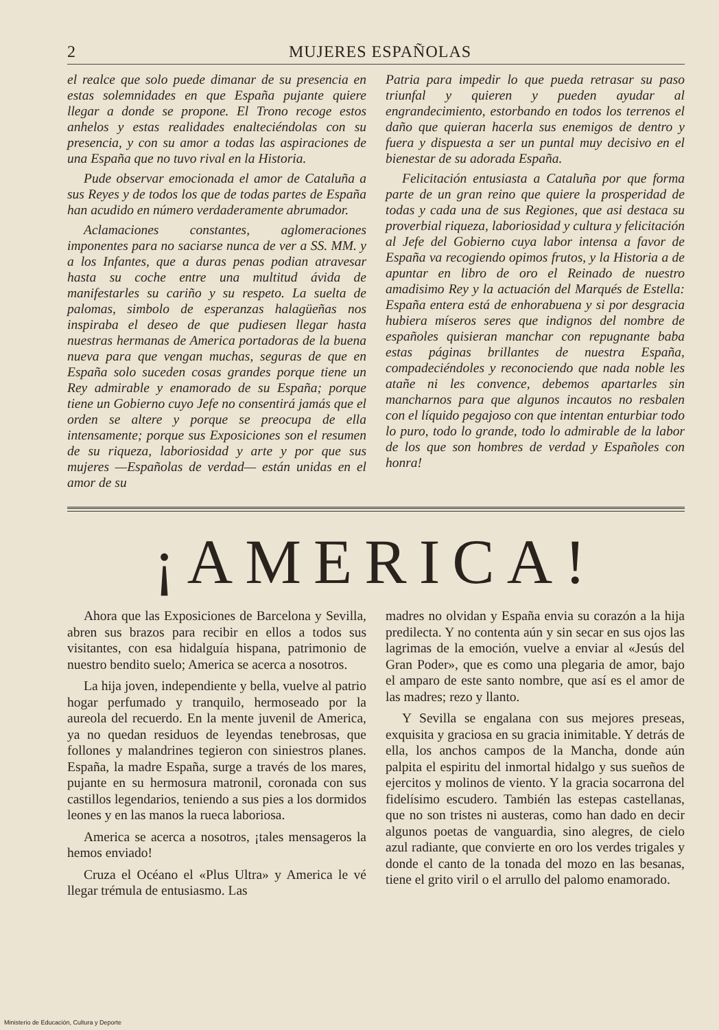2 MUJERES ESPAÑOLAS
el realce que solo puede dimanar de su presencia en estas solemnidades en que España pujante quiere llegar a donde se propone. El Trono recoge estos anhelos y estas realidades enalteciéndolas con su presencia, y con su amor a todas las aspiraciones de una España que no tuvo rival en la Historia.
Pude observar emocionada el amor de Cataluña a sus Reyes y de todos los que de todas partes de España han acudido en número verdaderamente abrumador.
Aclamaciones constantes, aglomeraciones imponentes para no saciarse nunca de ver a SS. MM. y a los Infantes, que a duras penas podian atravesar hasta su coche entre una multitud ávida de manifestarles su cariño y su respeto. La suelta de palomas, simbolo de esperanzas halagüeñas nos inspiraba el deseo de que pudiesen llegar hasta nuestras hermanas de America portadoras de la buena nueva para que vengan muchas, seguras de que en España solo suceden cosas grandes porque tiene un Rey admirable y enamorado de su España; porque tiene un Gobierno cuyo Jefe no consentirá jamás que el orden se altere y porque se preocupa de ella intensamente; porque sus Exposiciones son el resumen de su riqueza, laboriosidad y arte y por que sus mujeres —Españolas de verdad— están unidas en el amor de su
Patria para impedir lo que pueda retrasar su paso triunfal y quieren y pueden ayudar al engrandecimiento, estorbando en todos los terrenos el daño que quieran hacerla sus enemigos de dentro y fuera y dispuesta a ser un puntal muy decisivo en el bienestar de su adorada España.
Felicitación entusiasta a Cataluña por que forma parte de un gran reino que quiere la prosperidad de todas y cada una de sus Regiones, que asi destaca su proverbial riqueza, laboriosidad y cultura y felicitación al Jefe del Gobierno cuya labor intensa a favor de España va recogiendo opimos frutos, y la Historia a de apuntar en libro de oro el Reinado de nuestro amadisimo Rey y la actuación del Marqués de Estella: España entera está de enhorabuena y si por desgracia hubiera míseros seres que indignos del nombre de españoles quisieran manchar con repugnante baba estas páginas brillantes de nuestra España, compadeciéndoles y reconociendo que nada noble les atañe ni les convence, debemos apartarles sin mancharnos para que algunos incautos no resbalen con el líquido pegajoso con que intentan enturbiar todo lo puro, todo lo grande, todo lo admirable de la labor de los que son hombres de verdad y Españoles con honra!
¡AMERICA!
Ahora que las Exposiciones de Barcelona y Sevilla, abren sus brazos para recibir en ellos a todos sus visitantes, con esa hidalguía hispana, patrimonio de nuestro bendito suelo; America se acerca a nosotros.
La hija joven, independiente y bella, vuelve al patrio hogar perfumado y tranquilo, hermoseado por la aureola del recuerdo. En la mente juvenil de America, ya no quedan residuos de leyendas tenebrosas, que follones y malandrines tegieron con siniestros planes. España, la madre España, surge a través de los mares, pujante en su hermosura matronil, coronada con sus castillos legendarios, teniendo a sus pies a los dormidos leones y en las manos la rueca laboriosa.
America se acerca a nosotros, ¡tales mensageros la hemos enviado!
Cruza el Océano el «Plus Ultra» y America le vé llegar trémula de entusiasmo. Las
madres no olvidan y España envia su corazón a la hija predilecta. Y no contenta aún y sin secar en sus ojos las lagrimas de la emoción, vuelve a enviar al «Jesús del Gran Poder», que es como una plegaria de amor, bajo el amparo de este santo nombre, que así es el amor de las madres; rezo y llanto.
Y Sevilla se engalana con sus mejores preseas, exquisita y graciosa en su gracia inimitable. Y detrás de ella, los anchos campos de la Mancha, donde aún palpita el espiritu del inmortal hidalgo y sus sueños de ejercitos y molinos de viento. Y la gracia socarrona del fidelísimo escudero. También las estepas castellanas, que no son tristes ni austeras, como han dado en decir algunos poetas de vanguardia, sino alegres, de cielo azul radiante, que convierte en oro los verdes trigales y donde el canto de la tonada del mozo en las besanas, tiene el grito viril o el arrullo del palomo enamorado.
Ministerio de Educación, Cultura y Deporte